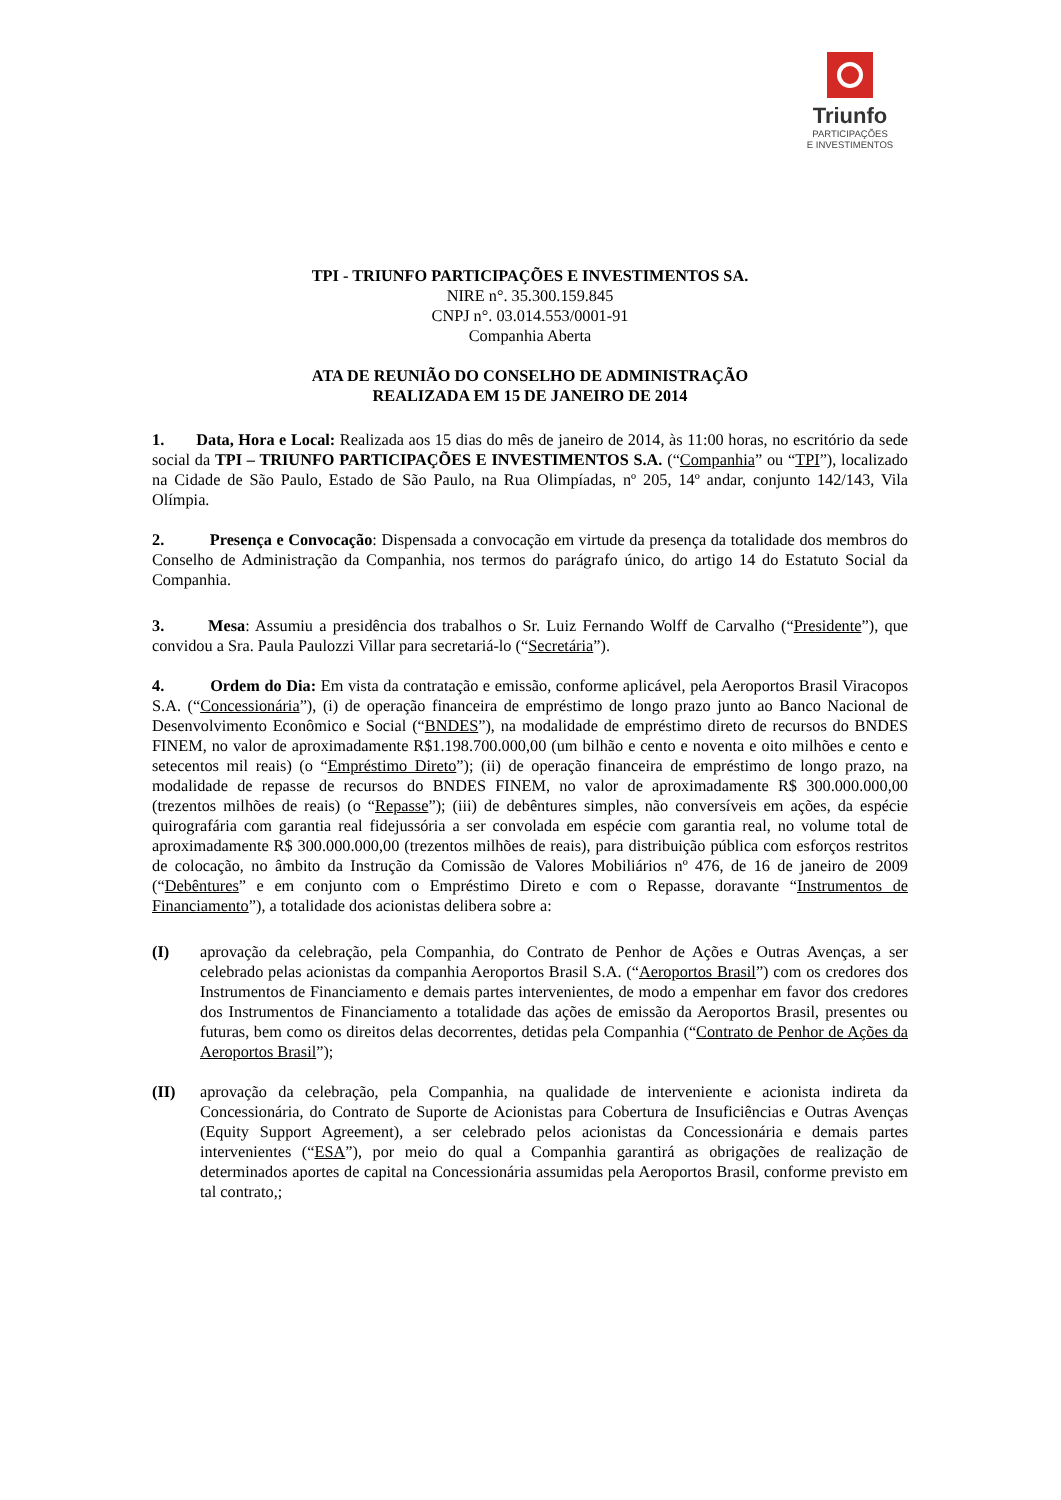Triunfo
PARTICIPAÇÕES
E INVESTIMENTOS
TPI - TRIUNFO PARTICIPAÇÕES E INVESTIMENTOS SA.
NIRE n°. 35.300.159.845
CNPJ n°. 03.014.553/0001-91
Companhia Aberta
ATA DE REUNIÃO DO CONSELHO DE ADMINISTRAÇÃO
REALIZADA EM 15 DE JANEIRO DE 2014
1. Data, Hora e Local: Realizada aos 15 dias do mês de janeiro de 2014, às 11:00 horas, no escritório da sede social da TPI – TRIUNFO PARTICIPAÇÕES E INVESTIMENTOS S.A. (“Companhia” ou “TPI”), localizado na Cidade de São Paulo, Estado de São Paulo, na Rua Olimpíadas, nº 205, 14º andar, conjunto 142/143, Vila Olímpia.
2. Presença e Convocação: Dispensada a convocação em virtude da presença da totalidade dos membros do Conselho de Administração da Companhia, nos termos do parágrafo único, do artigo 14 do Estatuto Social da Companhia.
3. Mesa: Assumiu a presidência dos trabalhos o Sr. Luiz Fernando Wolff de Carvalho (“Presidente”), que convidou a Sra. Paula Paulozzi Villar para secretariá-lo (“Secretária”).
4. Ordem do Dia: Em vista da contratação e emissão, conforme aplicável, pela Aeroportos Brasil Viracopos S.A. (“Concessionária”), (i) de operação financeira de empréstimo de longo prazo junto ao Banco Nacional de Desenvolvimento Econômico e Social (“BNDES”), na modalidade de empréstimo direto de recursos do BNDES FINEM, no valor de aproximadamente R$1.198.700.000,00 (um bilhão e cento e noventa e oito milhões e cento e setecentos mil reais) (o “Empréstimo Direto”); (ii) de operação financeira de empréstimo de longo prazo, na modalidade de repasse de recursos do BNDES FINEM, no valor de aproximadamente R$ 300.000.000,00 (trezentos milhões de reais) (o “Repasse”); (iii) de debêntures simples, não conversíveis em ações, da espécie quirografária com garantia real fidejussória a ser convolada em espécie com garantia real, no volume total de aproximadamente R$ 300.000.000,00 (trezentos milhões de reais), para distribuição pública com esforços restritos de colocação, no âmbito da Instrução da Comissão de Valores Mobiliários nº 476, de 16 de janeiro de 2009 (“Debêntures” e em conjunto com o Empréstimo Direto e com o Repasse, doravante “Instrumentos de Financiamento”), a totalidade dos acionistas delibera sobre a:
(I) aprovação da celebração, pela Companhia, do Contrato de Penhor de Ações e Outras Avenças, a ser celebrado pelas acionistas da companhia Aeroportos Brasil S.A. (“Aeroportos Brasil”) com os credores dos Instrumentos de Financiamento e demais partes intervenientes, de modo a empenhar em favor dos credores dos Instrumentos de Financiamento a totalidade das ações de emissão da Aeroportos Brasil, presentes ou futuras, bem como os direitos delas decorrentes, detidas pela Companhia (“Contrato de Penhor de Ações da Aeroportos Brasil”);
(II) aprovação da celebração, pela Companhia, na qualidade de interveniente e acionista indireta da Concessionária, do Contrato de Suporte de Acionistas para Cobertura de Insuficiências e Outras Avenças (Equity Support Agreement), a ser celebrado pelos acionistas da Concessionária e demais partes intervenientes (“ESA”), por meio do qual a Companhia garantirá as obrigações de realização de determinados aportes de capital na Concessionária assumidas pela Aeroportos Brasil, conforme previsto em tal contrato,;